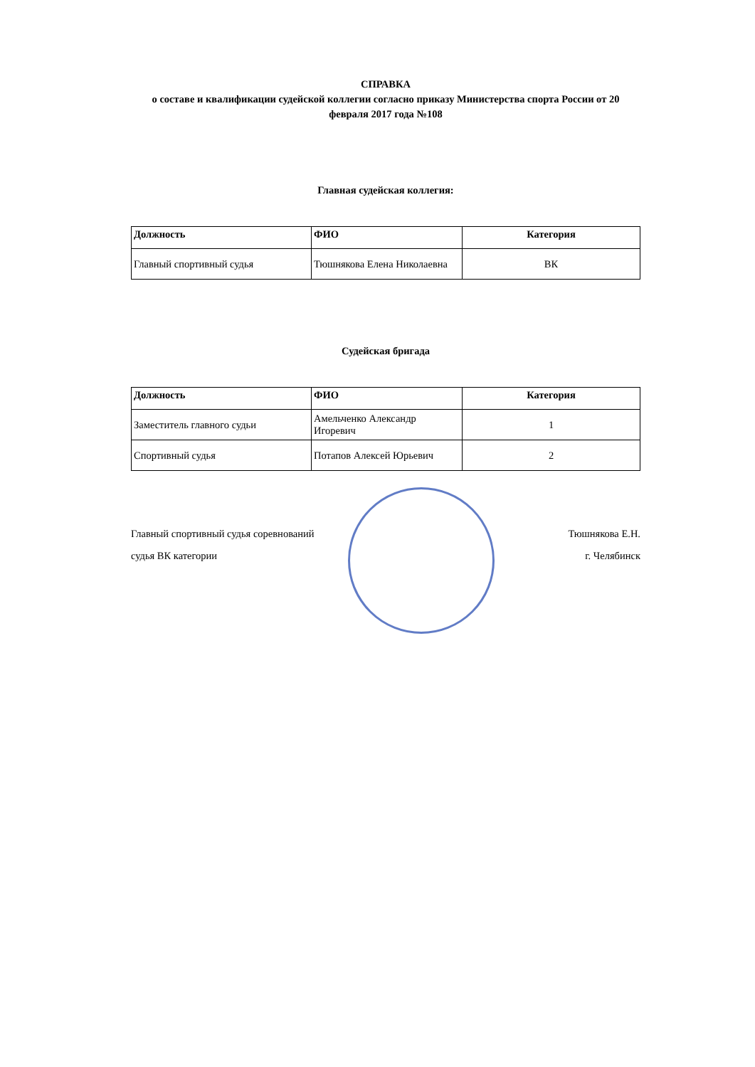СПРАВКА
о составе и квалификации судейской коллегии согласно приказу Министерства спорта России от 20 февраля 2017 года №108
Главная судейская коллегия:
| Должность | ФИО | Категория |
| --- | --- | --- |
| Главный спортивный судья | Тюшнякова Елена Николаевна | ВК |
Судейская бригада
| Должность | ФИО | Категория |
| --- | --- | --- |
| Заместитель главного судьи | Амельченко Александр Игоревич | 1 |
| Спортивный судья | Потапов Алексей Юрьевич | 2 |
Главный спортивный судья соревнований
судья ВК категории
Тюшнякова Е.Н.
г. Челябинск